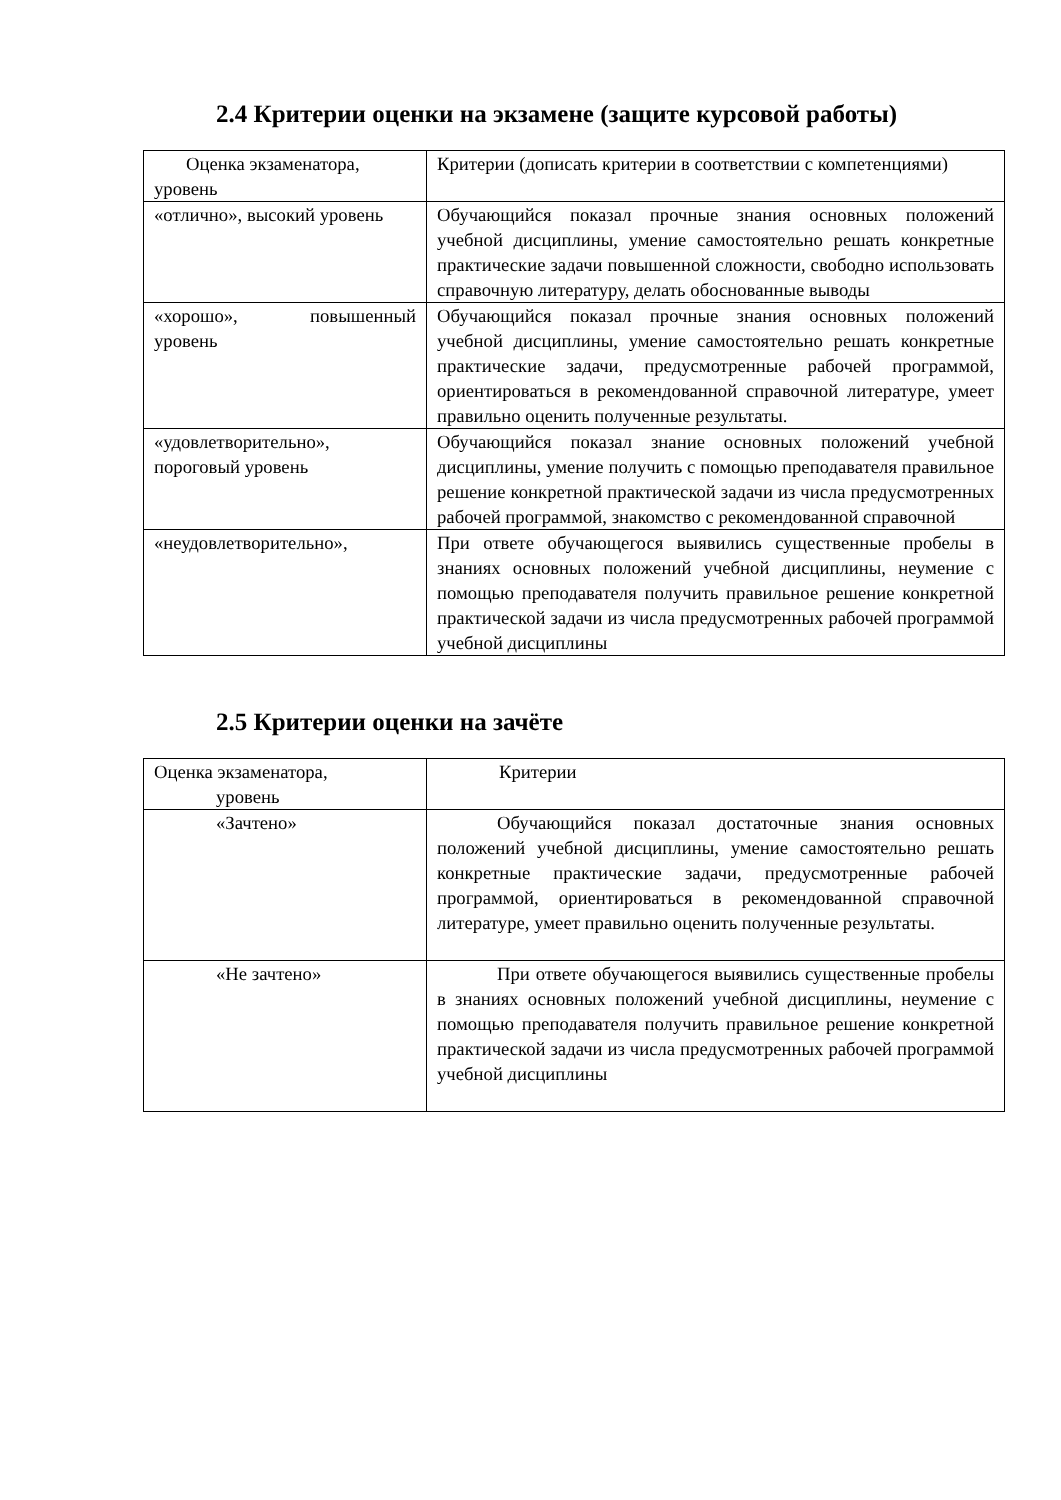2.4 Критерии оценки на экзамене (защите курсовой работы)
| Оценка экзаменатора, уровень | Критерии (дописать критерии в соответствии с компетенциями) |
| «отлично», высокий уровень | Обучающийся показал прочные знания основных положений учебной дисциплины, умение самостоятельно решать конкретные практические задачи повышенной сложности, свободно использовать справочную литературу, делать обоснованные выводы |
| «хорошо», повышенный уровень | Обучающийся показал прочные знания основных положений учебной дисциплины, умение самостоятельно решать конкретные практические задачи, предусмотренные рабочей программой, ориентироваться в рекомендованной справочной литературе, умеет правильно оценить полученные результаты. |
| «удовлетворительно», пороговый уровень | Обучающийся показал знание основных положений учебной дисциплины, умение получить с помощью преподавателя правильное решение конкретной практической задачи из числа предусмотренных рабочей программой, знакомство с рекомендованной справочной |
| «неудовлетворительно», | При ответе обучающегося выявились существенные пробелы в знаниях основных положений учебной дисциплины, неумение с помощью преподавателя получить правильное решение конкретной практической задачи из числа предусмотренных рабочей программой учебной дисциплины |
2.5 Критерии оценки на зачёте
| Оценка экзаменатора, уровень | Критерии |
| «Зачтено» | Обучающийся показал достаточные знания основных положений учебной дисциплины, умение самостоятельно решать конкретные практические задачи, предусмотренные рабочей программой, ориентироваться в рекомендованной справочной литературе, умеет правильно оценить полученные результаты. |
| «Не зачтено» | При ответе обучающегося выявились существенные пробелы в знаниях основных положений учебной дисциплины, неумение с помощью преподавателя получить правильное решение конкретной практической задачи из числа предусмотренных рабочей программой учебной дисциплины |